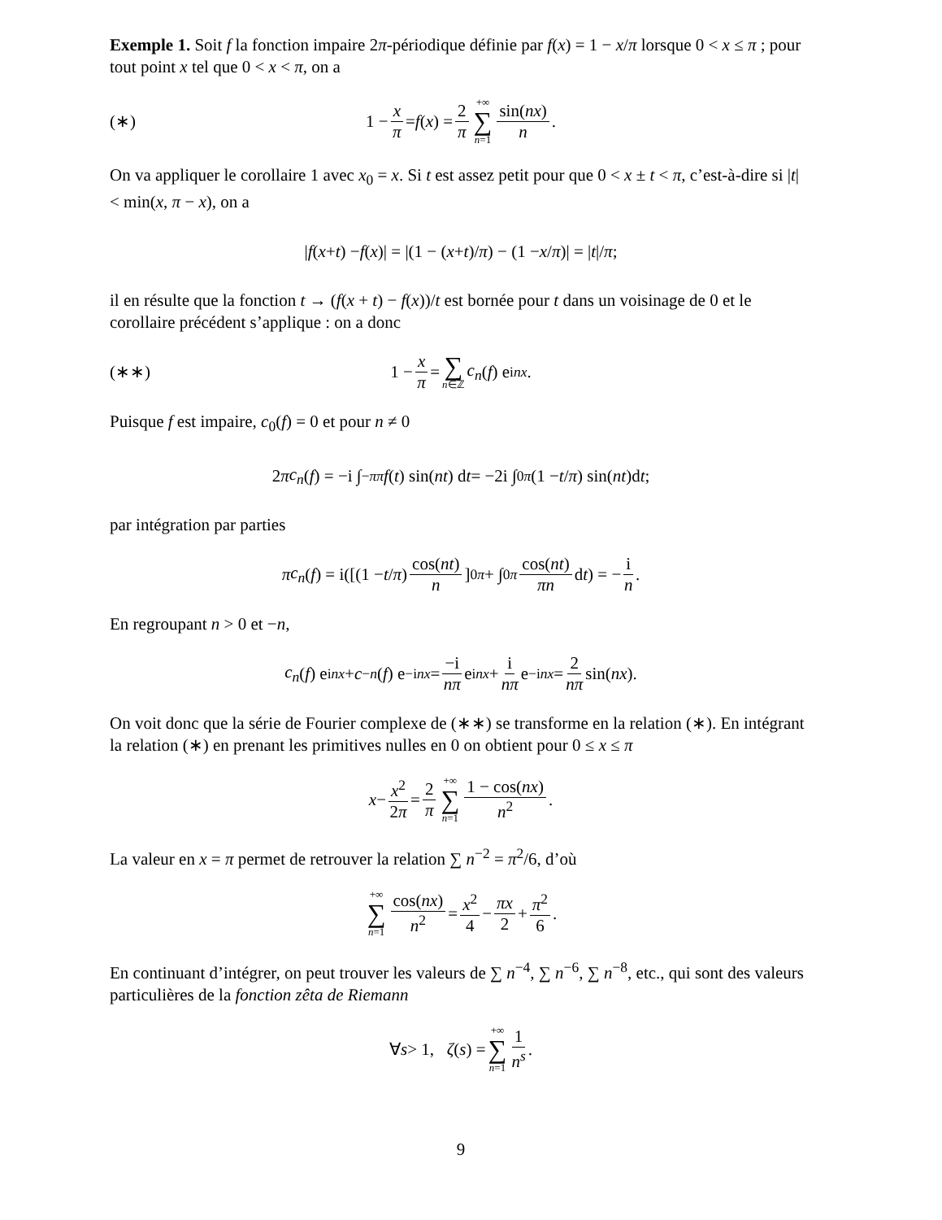Exemple 1. Soit f la fonction impaire 2π-périodique définie par f(x) = 1 − x/π lorsque 0 < x ≤ π ; pour tout point x tel que 0 < x < π, on a
(∗) 1 − x π = f (x) = 2 π +∞ ∑ n=1 sin(nx) n.
On va appliquer le corollaire 1 avec x<sub>0</sub> = x. Si t est assez petit pour que 0 < x ± t < π, c’est-à-dire si |t| < min(x, π − x), on a
| f (x + t) − f (x)| = |(1 − (x + t)/ π) − (1 − x / π)| = | t |/ π ;
il en résulte que la fonction t → (f(x + t) − f(x))/t est bornée pour t dans un voisinage de 0 et le corollaire précédent s’applique : on a donc
(∗∗) 1 − x π = ∑ n∈ℤ c<sub>n</sub> (f) e<sup>inx</sup> .
Puisque f est impaire, c<sub>0</sub>(f) = 0 et pour n ≠ 0
2 π c<sub>n</sub> (f) = −i ∫<sub>−π</sub><sup>π</sup> f (t) sin(nt) d t = −2i ∫<sub>0</sub><sup>π</sup> (1 − t / π) sin(nt)d t ;
par intégration par parties
π c<sub>n</sub> (f) = i([(1 − t / π) cos(nt) n]<sub>0</sub><sup>π</sup> + ∫<sub>0</sub><sup>π</sup> cos(nt) πn d t) = − i n.
En regroupant n > 0 et −n,
c<sub>n</sub> (f) e<sup>inx</sup> + c<sub>−n</sub> (f) e<sup>−inx</sup> = −i nπ e<sup>inx</sup> + i nπ e<sup>−inx</sup> = 2 nπ sin(nx).
On voit donc que la série de Fourier complexe de (∗∗) se transforme en la relation (∗). En intégrant la relation (∗) en prenant les primitives nulles en 0 on obtient pour 0 ≤ x ≤ π
x − x<sup>2</sup> 2π = 2 π +∞ ∑ n=1 1 − cos(nx) n<sup>2</sup>.
La valeur en x = π permet de retrouver la relation ∑ n<sup>−2</sup> = π<sup>2</sup>/6, d’où
+∞ ∑ n=1 cos(nx) n<sup>2</sup> = x<sup>2</sup> 4 − πx 2 + π<sup>2</sup> 6.
En continuant d’intégrer, on peut trouver les valeurs de ∑ n<sup>−4</sup>, ∑ n<sup>−6</sup>, ∑ n<sup>−8</sup>, etc., qui sont des valeurs particulières de la fonction zêta de Riemann
∀ s > 1, ζ (s) = +∞ ∑ n=1 1 n<sup>s</sup>.
9